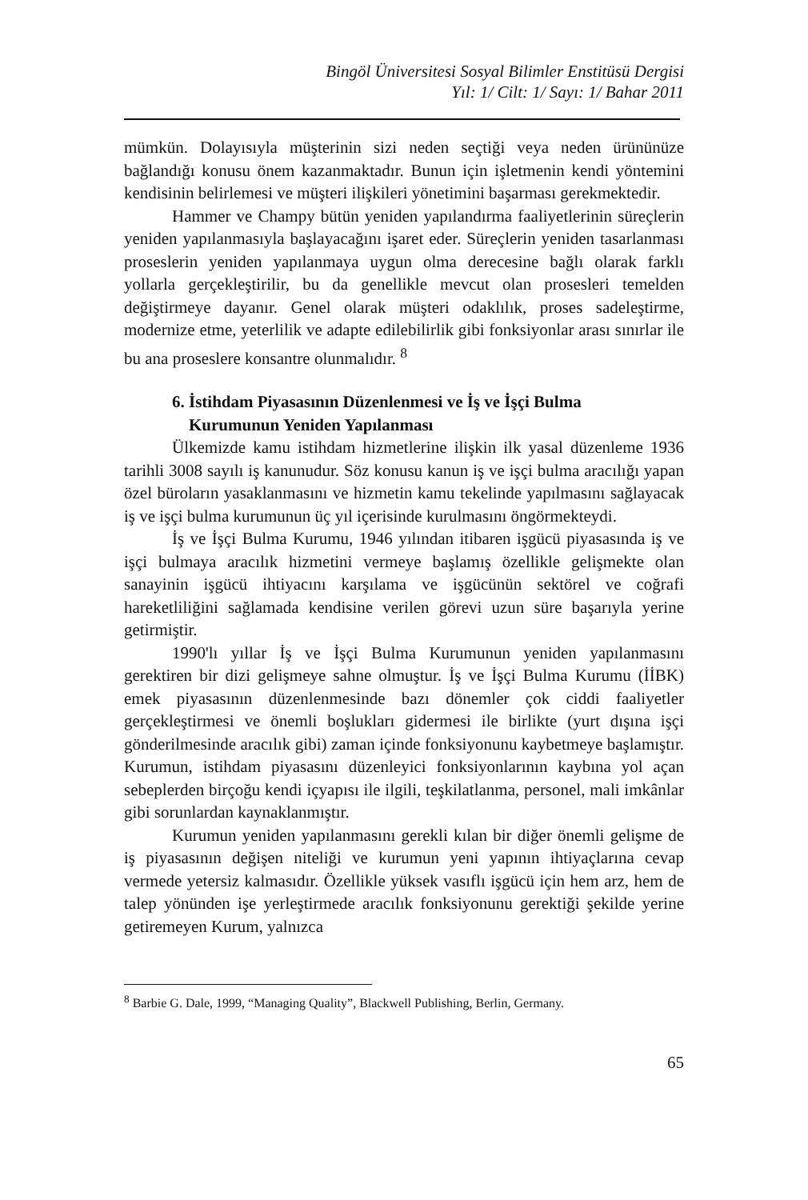Bingöl Üniversitesi Sosyal Bilimler Enstitüsü Dergisi
Yıl: 1/ Cilt: 1/ Sayı: 1/ Bahar 2011
mümkün. Dolayısıyla müşterinin sizi neden seçtiği veya neden ürününüze bağlandığı konusu önem kazanmaktadır. Bunun için işletmenin kendi yöntemini kendisinin belirlemesi ve müşteri ilişkileri yönetimini başarması gerekmektedir.
Hammer ve Champy bütün yeniden yapılandırma faaliyetlerinin süreçlerin yeniden yapılanmasıyla başlayacağını işaret eder. Süreçlerin yeniden tasarlanması proseslerin yeniden yapılanmaya uygun olma derecesine bağlı olarak farklı yollarla gerçekleştirilir, bu da genellikle mevcut olan prosesleri temelden değiştirmeye dayanır. Genel olarak müşteri odaklılık, proses sadeleştirme, modernize etme, yeterlilik ve adapte edilebilirlik gibi fonksiyonlar arası sınırlar ile bu ana proseslere konsantre olunmalıdır. <sup>8</sup>
6. İstihdam Piyasasının Düzenlenmesi ve İş ve İşçi Bulma
Kurumunun Yeniden Yapılanması
Ülkemizde kamu istihdam hizmetlerine ilişkin ilk yasal düzenleme 1936 tarihli 3008 sayılı iş kanunudur. Söz konusu kanun iş ve işçi bulma aracılığı yapan özel büroların yasaklanmasını ve hizmetin kamu tekelinde yapılmasını sağlayacak iş ve işçi bulma kurumunun üç yıl içerisinde kurulmasını öngörmekteydi.
İş ve İşçi Bulma Kurumu, 1946 yılından itibaren işgücü piyasasında iş ve işçi bulmaya aracılık hizmetini vermeye başlamış özellikle gelişmekte olan sanayinin işgücü ihtiyacını karşılama ve işgücünün sektörel ve coğrafi hareketliliğini sağlamada kendisine verilen görevi uzun süre başarıyla yerine getirmiştir.
1990'lı yıllar İş ve İşçi Bulma Kurumunun yeniden yapılanmasını gerektiren bir dizi gelişmeye sahne olmuştur. İş ve İşçi Bulma Kurumu (İİBK) emek piyasasının düzenlenmesinde bazı dönemler çok ciddi faaliyetler gerçekleştirmesi ve önemli boşlukları gidermesi ile birlikte (yurt dışına işçi gönderilmesinde aracılık gibi) zaman içinde fonksiyonunu kaybetmeye başlamıştır. Kurumun, istihdam piyasasını düzenleyici fonksiyonlarının kaybına yol açan sebeplerden birçoğu kendi içyapısı ile ilgili, teşkilatlanma, personel, mali imkânlar gibi sorunlardan kaynaklanmıştır.
Kurumun yeniden yapılanmasını gerekli kılan bir diğer önemli gelişme de iş piyasasının değişen niteliği ve kurumun yeni yapının ihtiyaçlarına cevap vermede yetersiz kalmasıdır. Özellikle yüksek vasıflı işgücü için hem arz, hem de talep yönünden işe yerleştirmede aracılık fonksiyonunu gerektiği şekilde yerine getiremeyen Kurum, yalnızca
<sup>8</sup> Barbie G. Dale, 1999, “Managing Quality”, Blackwell Publishing, Berlin, Germany.
65